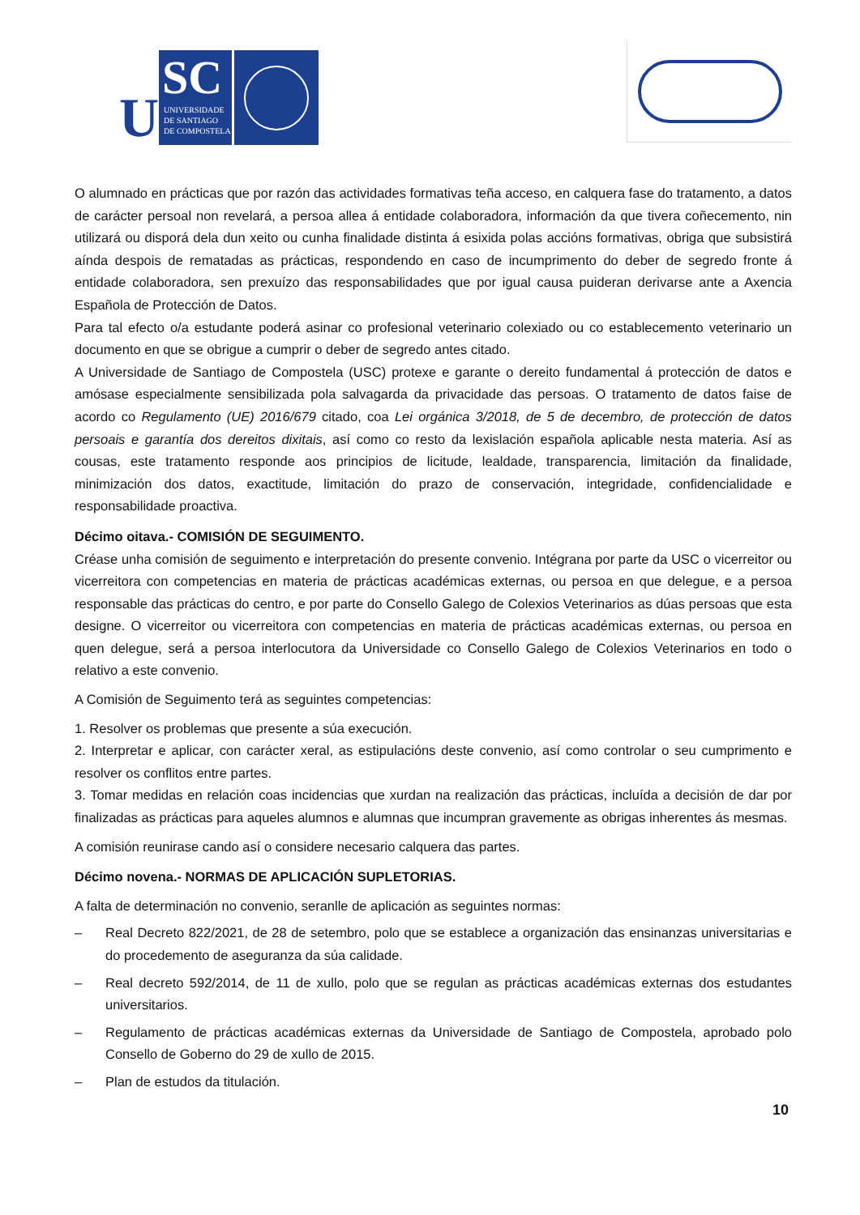U
SC
UNIVERSIDADE
DE SANTIAGO
DE COMPOSTELA
O alumnado en prácticas que por razón das actividades formativas teña acceso, en calquera fase do tratamento, a datos de carácter persoal non revelará, a persoa allea á entidade colaboradora, información da que tivera coñecemento, nin utilizará ou disporá dela dun xeito ou cunha finalidade distinta á esixida polas accións formativas, obriga que subsistirá aínda despois de rematadas as prácticas, respondendo en caso de incumprimento do deber de segredo fronte á entidade colaboradora, sen prexuízo das responsabilidades que por igual causa puideran derivarse ante a Axencia Española de Protección de Datos.
Para tal efecto o/a estudante poderá asinar co profesional veterinario colexiado ou co establecemento veterinario un documento en que se obrigue a cumprir o deber de segredo antes citado.
A Universidade de Santiago de Compostela (USC) protexe e garante o dereito fundamental á protección de datos e amósase especialmente sensibilizada pola salvagarda da privacidade das persoas. O tratamento de datos faise de acordo co Regulamento (UE) 2016/679 citado, coa Lei orgánica 3/2018, de 5 de decembro, de protección de datos persoais e garantía dos dereitos dixitais, así como co resto da lexislación española aplicable nesta materia. Así as cousas, este tratamento responde aos principios de licitude, lealdade, transparencia, limitación da finalidade, minimización dos datos, exactitude, limitación do prazo de conservación, integridade, confidencialidade e responsabilidade proactiva.
Décimo oitava.- COMISIÓN DE SEGUIMENTO.
Créase unha comisión de seguimento e interpretación do presente convenio. Intégrana por parte da USC o vicerreitor ou vicerreitora con competencias en materia de prácticas académicas externas, ou persoa en que delegue, e a persoa responsable das prácticas do centro, e por parte do Consello Galego de Colexios Veterinarios as dúas persoas que esta designe. O vicerreitor ou vicerreitora con competencias en materia de prácticas académicas externas, ou persoa en quen delegue, será a persoa interlocutora da Universidade co Consello Galego de Colexios Veterinarios en todo o relativo a este convenio.
A Comisión de Seguimento terá as seguintes competencias:
1. Resolver os problemas que presente a súa execución.
2. Interpretar e aplicar, con carácter xeral, as estipulacións deste convenio, así como controlar o seu cumprimento e resolver os conflitos entre partes.
3. Tomar medidas en relación coas incidencias que xurdan na realización das prácticas, incluída a decisión de dar por finalizadas as prácticas para aqueles alumnos e alumnas que incumpran gravemente as obrigas inherentes ás mesmas.
A comisión reunirase cando así o considere necesario calquera das partes.
Décimo novena.- NORMAS DE APLICACIÓN SUPLETORIAS.
A falta de determinación no convenio, seranlle de aplicación as seguintes normas:
– Real Decreto 822/2021, de 28 de setembro, polo que se establece a organización das ensinanzas universitarias e do procedemento de aseguranza da súa calidade.
– Real decreto 592/2014, de 11 de xullo, polo que se regulan as prácticas académicas externas dos estudantes universitarios.
– Regulamento de prácticas académicas externas da Universidade de Santiago de Compostela, aprobado polo Consello de Goberno do 29 de xullo de 2015.
– Plan de estudos da titulación.
10